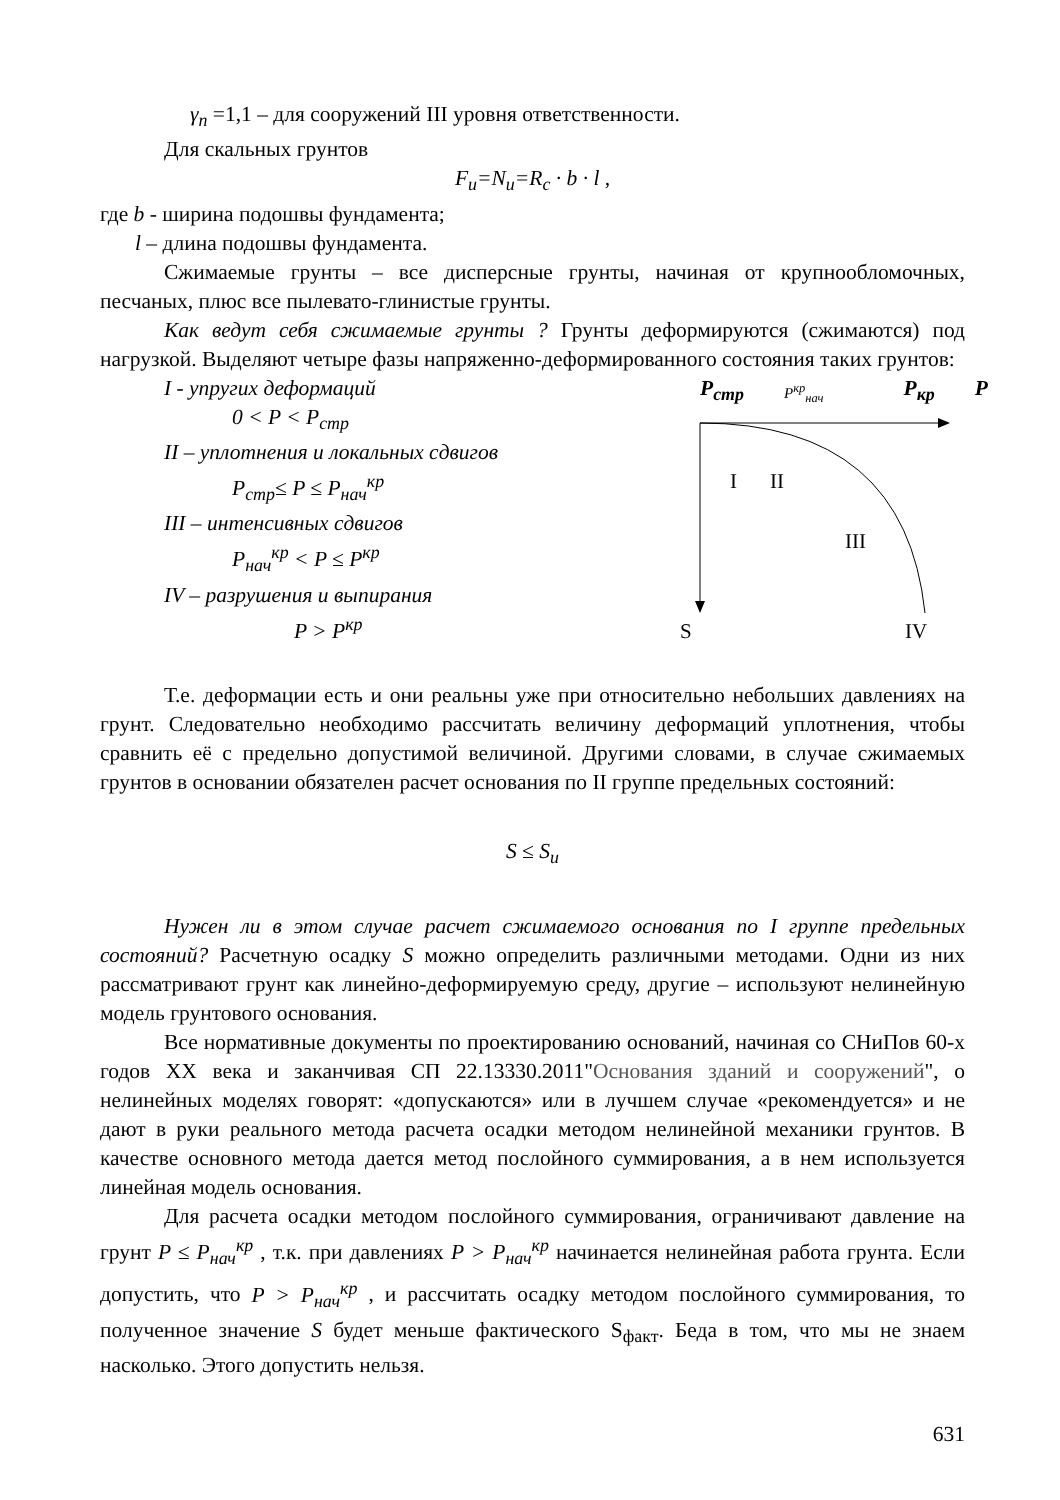γ<sub>n</sub> =1,1 – для сооружений III уровня ответственности.
Для скальных грунтов
F<sub>u</sub>=N<sub>u</sub>=R<sub>c</sub> · b · l ,
где b - ширина подошвы фундамента;
l – длина подошвы фундамента.
Сжимаемые грунты – все дисперсные грунты, начиная от крупнообломочных, песчаных, плюс все пылевато-глинистые грунты.
Как ведут себя сжимаемые грунты ? Грунты деформируются (сжимаются) под нагрузкой. Выделяют четыре фазы напряженно-деформированного состояния таких грунтов:
I - упругих деформаций
0 < P < P<sub>стр</sub>
II – уплотнения и локальных сдвигов
P<sub>стр</sub>≤ P ≤ P<sub>нач</sub><sup>кр</sup>
III – интенсивных сдвигов
P<sub>нач</sub><sup>кр</sup> < P ≤ P<sup>кр</sup>
IV – разрушения и выпирания
P > P<sup>кр</sup>
P<sub>стр</sub> P<sup>кр</sup><sub>нач</sub> P<sub>кр</sub> P
I
II
III
S
IV
Т.е. деформации есть и они реальны уже при относительно небольших давлениях на грунт. Следовательно необходимо рассчитать величину деформаций уплотнения, чтобы сравнить её с предельно допустимой величиной. Другими словами, в случае сжимаемых грунтов в основании обязателен расчет основания по II группе предельных состояний:
S ≤ S<sub>u</sub>
Нужен ли в этом случае расчет сжимаемого основания по I группе предельных состояний? Расчетную осадку S можно определить различными методами. Одни из них рассматривают грунт как линейно-деформируемую среду, другие – используют нелинейную модель грунтового основания.
Все нормативные документы по проектированию оснований, начиная со СНиПов 60-х годов XX века и заканчивая СП 22.13330.2011"Основания зданий и сооружений", о нелинейных моделях говорят: «допускаются» или в лучшем случае «рекомендуется» и не дают в руки реального метода расчета осадки методом нелинейной механики грунтов. В качестве основного метода дается метод послойного суммирования, а в нем используется линейная модель основания.
Для расчета осадки методом послойного суммирования, ограничивают давление на грунт P ≤ P<sub>нач</sub><sup>кр</sup> , т.к. при давлениях P > P<sub>нач</sub><sup>кр</sup> начинается нелинейная работа грунта. Если допустить, что P > P<sub>нач</sub><sup>кр</sup> , и рассчитать осадку методом послойного суммирования, то полученное значение S будет меньше фактического S<sub>факт</sub>. Беда в том, что мы не знаем насколько. Этого допустить нельзя.
631